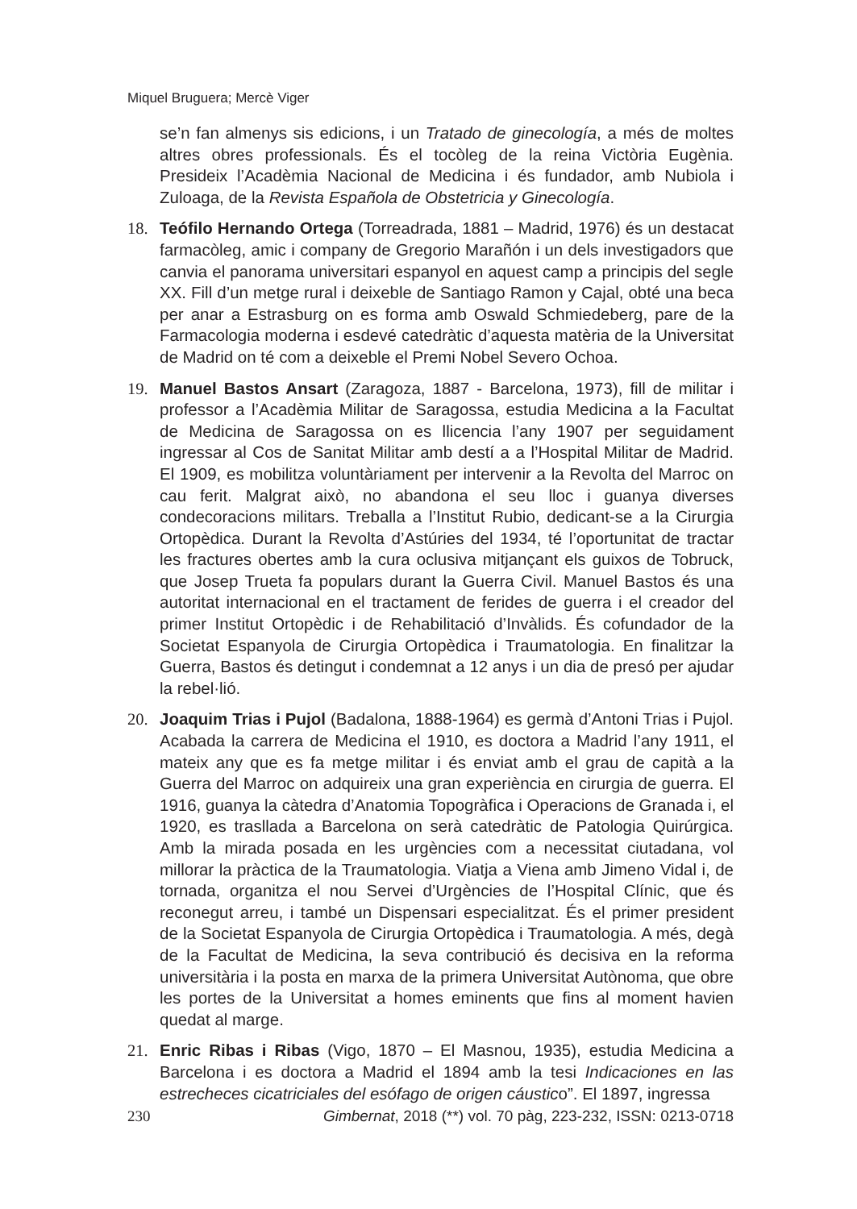Miquel Bruguera; Mercè Viger
se’n fan almenys sis edicions, i un Tratado de ginecología, a més de moltes altres obres professionals. És el tocòleg de la reina Victòria Eugènia. Presideix l’Acadèmia Nacional de Medicina i és fundador, amb Nubiola i Zuloaga, de la Revista Española de Obstetricia y Ginecología.
18. Teófilo Hernando Ortega (Torreadrada, 1881 – Madrid, 1976) és un destacat farmacòleg, amic i company de Gregorio Marañón i un dels investigadors que canvia el panorama universitari espanyol en aquest camp a principis del segle XX. Fill d’un metge rural i deixeble de Santiago Ramon y Cajal, obté una beca per anar a Estrasburg on es forma amb Oswald Schmiedeberg, pare de la Farmacologia moderna i esdevé catedràtic d’aquesta matèria de la Universitat de Madrid on té com a deixeble el Premi Nobel Severo Ochoa.
19. Manuel Bastos Ansart (Zaragoza, 1887 - Barcelona, 1973), fill de militar i professor a l’Acadèmia Militar de Saragossa, estudia Medicina a la Facultat de Medicina de Saragossa on es llicencia l’any 1907 per seguidament ingressar al Cos de Sanitat Militar amb destí a a l’Hospital Militar de Madrid. El 1909, es mobilitza voluntàriament per intervenir a la Revolta del Marroc on cau ferit. Malgrat això, no abandona el seu lloc i guanya diverses condecoracions militars. Treballa a l’Institut Rubio, dedicant-se a la Cirurgia Ortopèdica. Durant la Revolta d’Astúries del 1934, té l’oportunitat de tractar les fractures obertes amb la cura oclusiva mitjançant els guixos de Tobruck, que Josep Trueta fa populars durant la Guerra Civil. Manuel Bastos és una autoritat internacional en el tractament de ferides de guerra i el creador del primer Institut Ortopèdic i de Rehabilitació d’Invàlids. És cofundador de la Societat Espanyola de Cirurgia Ortopèdica i Traumatologia. En finalitzar la Guerra, Bastos és detingut i condemnat a 12 anys i un dia de presó per ajudar la rebel·lió.
20. Joaquim Trias i Pujol (Badalona, 1888-1964) es germà d’Antoni Trias i Pujol. Acabada la carrera de Medicina el 1910, es doctora a Madrid l’any 1911, el mateix any que es fa metge militar i és enviat amb el grau de capità a la Guerra del Marroc on adquireix una gran experiència en cirurgia de guerra. El 1916, guanya la càtedra d’Anatomia Topogràfica i Operacions de Granada i, el 1920, es trasllada a Barcelona on serà catedràtic de Patologia Quirúrgica. Amb la mirada posada en les urgències com a necessitat ciutadana, vol millorar la pràctica de la Traumatologia. Viatja a Viena amb Jimeno Vidal i, de tornada, organitza el nou Servei d’Urgències de l’Hospital Clínic, que és reconegut arreu, i també un Dispensari especialitzat. És el primer president de la Societat Espanyola de Cirurgia Ortopèdica i Traumatologia. A més, degà de la Facultat de Medicina, la seva contribució és decisiva en la reforma universitària i la posta en marxa de la primera Universitat Autònoma, que obre les portes de la Universitat a homes eminents que fins al moment havien quedat al marge.
21. Enric Ribas i Ribas (Vigo, 1870 – El Masnou, 1935), estudia Medicina a Barcelona i es doctora a Madrid el 1894 amb la tesi Indicaciones en las estrecheces cicatriciales del esófago de origen cáustico”. El 1897, ingressa
230 Gimbernat, 2018 (**) vol. 70 pàg, 223-232, ISSN: 0213-0718